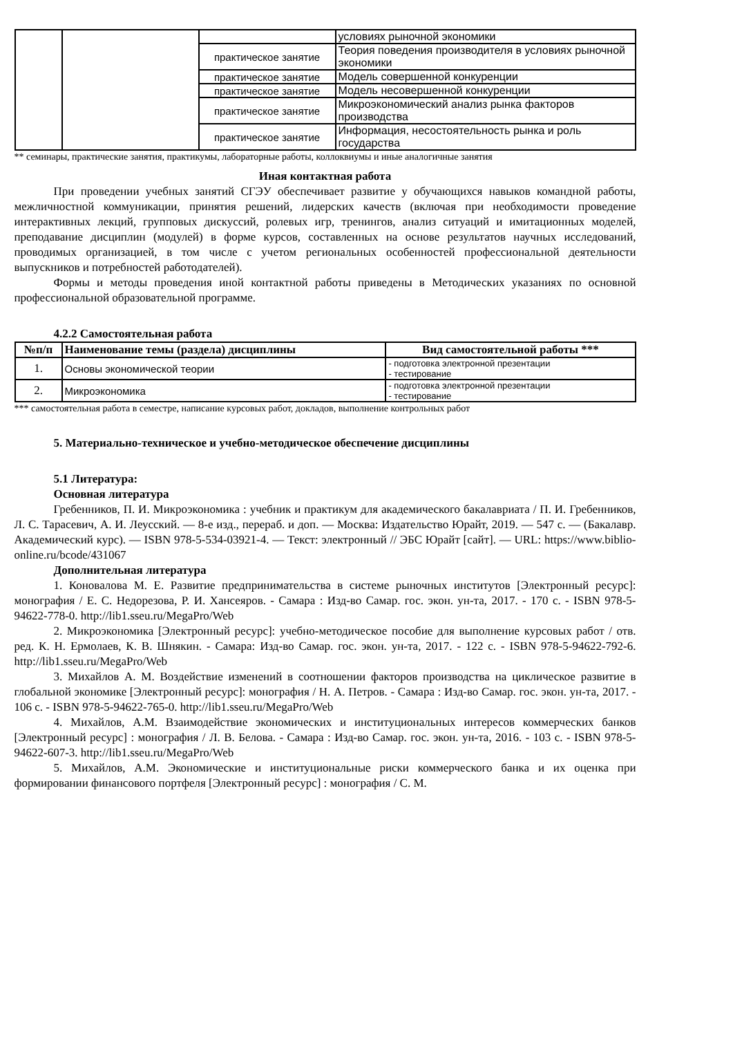| | | | условиях рыночной экономики |
| | | практическое занятие | Теория поведения производителя в условиях рыночной экономики |
| | | практическое занятие | Модель совершенной конкуренции |
| | | практическое занятие | Модель несовершенной конкуренции |
| | | практическое занятие | Микроэкономический анализ рынка факторов производства |
| | | практическое занятие | Информация, несостоятельность рынка и роль государства |
** семинары, практические занятия, практикумы, лабораторные работы, коллоквиумы и иные аналогичные занятия
Иная контактная работа
При проведении учебных занятий СГЭУ обеспечивает развитие у обучающихся навыков командной работы, межличностной коммуникации, принятия решений, лидерских качеств (включая при необходимости проведение интерактивных лекций, групповых дискуссий, ролевых игр, тренингов, анализ ситуаций и имитационных моделей, преподавание дисциплин (модулей) в форме курсов, составленных на основе результатов научных исследований, проводимых организацией, в том числе с учетом региональных особенностей профессиональной деятельности выпускников и потребностей работодателей).
Формы и методы проведения иной контактной работы приведены в Методических указаниях по основной профессиональной образовательной программе.
4.2.2 Самостоятельная работа
| №п/п | Наименование темы (раздела) дисциплины | Вид самостоятельной работы *** |
| --- | --- | --- |
| 1. | Основы экономической теории | - подготовка электронной презентации - тестирование |
| 2. | Микроэкономика | - подготовка электронной презентации - тестирование |
*** самостоятельная работа в семестре, написание курсовых работ, докладов, выполнение контрольных работ
5. Материально-техническое и учебно-методическое обеспечение дисциплины
5.1 Литература:
Основная литература
Гребенников, П. И. Микроэкономика : учебник и практикум для академического бакалавриата / П. И. Гребенников, Л. С. Тарасевич, А. И. Леусский. — 8-е изд., перераб. и доп. — Москва: Издательство Юрайт, 2019. — 547 с. — (Бакалавр. Академический курс). — ISBN 978-5-534-03921-4. — Текст: электронный // ЭБС Юрайт [сайт]. — URL: https://www.biblio-online.ru/bcode/431067
Дополнительная литература
1. Коновалова М. Е. Развитие предпринимательства в системе рыночных институтов [Электронный ресурс]: монография / Е. С. Недорезова, Р. И. Хансеяров. - Самара : Изд-во Самар. гос. экон. ун-та, 2017. - 170 с. - ISBN 978-5-94622-778-0. http://lib1.sseu.ru/MegaPro/Web
2. Микроэкономика [Электронный ресурс]: учебно-методическое пособие для выполнение курсовых работ / отв. ред. К. Н. Ермолаев, К. В. Шнякин. - Самара: Изд-во Самар. гос. экон. ун-та, 2017. - 122 с. - ISBN 978-5-94622-792-6. http://lib1.sseu.ru/MegaPro/Web
3. Михайлов А. М. Воздействие изменений в соотношении факторов производства на циклическое развитие в глобальной экономике [Электронный ресурс]: монография / Н. А. Петров. - Самара : Изд-во Самар. гос. экон. ун-та, 2017. - 106 с. - ISBN 978-5-94622-765-0. http://lib1.sseu.ru/MegaPro/Web
4. Михайлов, А.М. Взаимодействие экономических и институциональных интересов коммерческих банков [Электронный ресурс] : монография / Л. В. Белова. - Самара : Изд-во Самар. гос. экон. ун-та, 2016. - 103 с. - ISBN 978-5-94622-607-3. http://lib1.sseu.ru/MegaPro/Web
5. Михайлов, А.М. Экономические и институциональные риски коммерческого банка и их оценка при формировании финансового портфеля [Электронный ресурс] : монография / С. М.